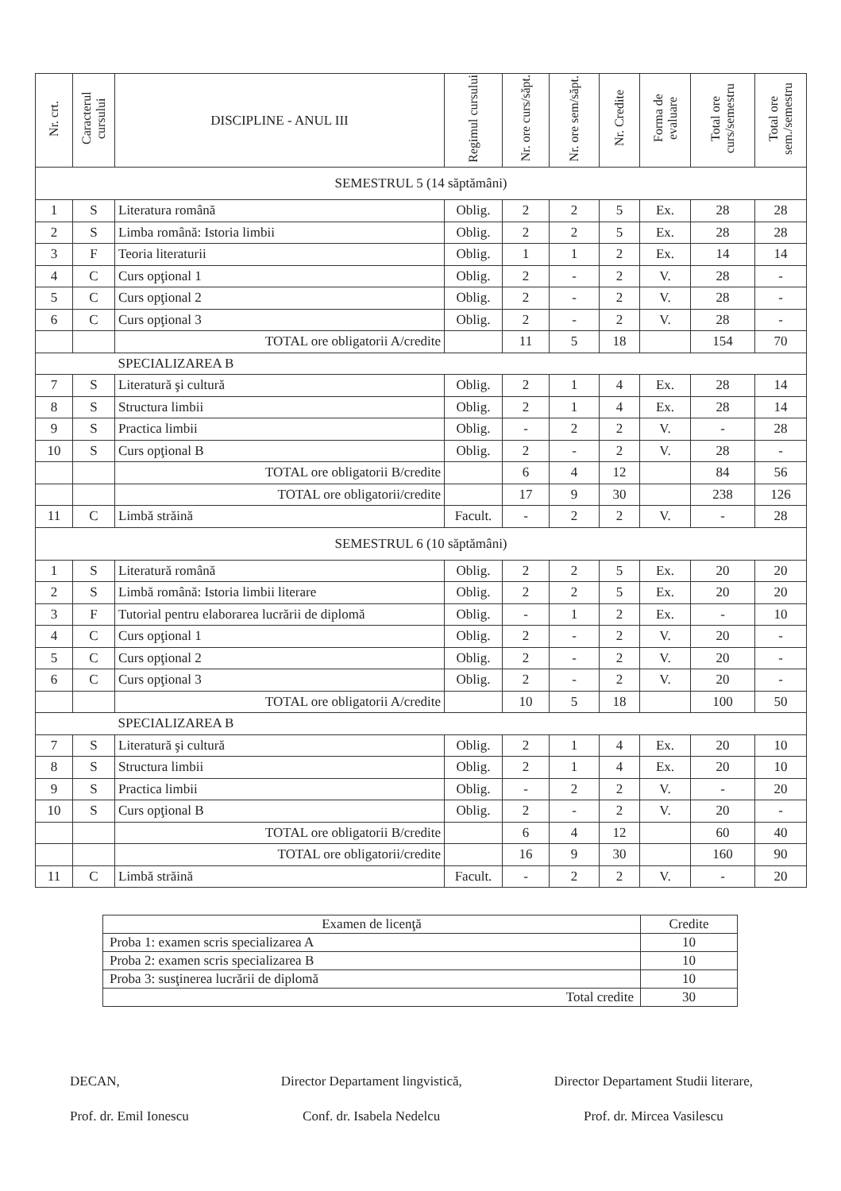| Nr. crt. | Caracterul cursului | DISCIPLINE - ANUL III | Regimul cursului | Nr. ore curs/săpt. | Nr. ore sem/săpt. | Nr. Credite | Forma de evaluare | Total ore curs/semestru | Total ore sem./semestru |
| --- | --- | --- | --- | --- | --- | --- | --- | --- | --- |
| SEMESTRUL 5 (14 săptămâni) | | | | | | | | | |
| 1 | S | Literatura română | Oblig. | 2 | 2 | 5 | Ex. | 28 | 28 |
| 2 | S | Limba română: Istoria limbii | Oblig. | 2 | 2 | 5 | Ex. | 28 | 28 |
| 3 | F | Teoria literaturii | Oblig. | 1 | 1 | 2 | Ex. | 14 | 14 |
| 4 | C | Curs opţional 1 | Oblig. | 2 | - | 2 | V. | 28 | - |
| 5 | C | Curs opţional 2 | Oblig. | 2 | - | 2 | V. | 28 | - |
| 6 | C | Curs opţional 3 | Oblig. | 2 | - | 2 | V. | 28 | - |
| | | TOTAL ore obligatorii A/credite | | 11 | 5 | 18 | | 154 | 70 |
| | | SPECIALIZAREA B | | | | | | | |
| 7 | S | Literatură şi cultură | Oblig. | 2 | 1 | 4 | Ex. | 28 | 14 |
| 8 | S | Structura limbii | Oblig. | 2 | 1 | 4 | Ex. | 28 | 14 |
| 9 | S | Practica limbii | Oblig. | - | 2 | 2 | V. | - | 28 |
| 10 | S | Curs opţional B | Oblig. | 2 | - | 2 | V. | 28 | - |
| | | TOTAL ore obligatorii B/credite | | 6 | 4 | 12 | | 84 | 56 |
| | | TOTAL ore obligatorii/credite | | 17 | 9 | 30 | | 238 | 126 |
| 11 | C | Limbă străină | Facult. | - | 2 | 2 | V. | - | 28 |
| SEMESTRUL 6 (10 săptămâni) | | | | | | | | | |
| 1 | S | Literatură română | Oblig. | 2 | 2 | 5 | Ex. | 20 | 20 |
| 2 | S | Limbă română: Istoria limbii literare | Oblig. | 2 | 2 | 5 | Ex. | 20 | 20 |
| 3 | F | Tutorial pentru elaborarea lucrării de diplomă | Oblig. | - | 1 | 2 | Ex. | - | 10 |
| 4 | C | Curs opţional 1 | Oblig. | 2 | - | 2 | V. | 20 | - |
| 5 | C | Curs opţional 2 | Oblig. | 2 | - | 2 | V. | 20 | - |
| 6 | C | Curs opţional 3 | Oblig. | 2 | - | 2 | V. | 20 | - |
| | | TOTAL ore obligatorii A/credite | | 10 | 5 | 18 | | 100 | 50 |
| | | SPECIALIZAREA B | | | | | | | |
| 7 | S | Literatură şi cultură | Oblig. | 2 | 1 | 4 | Ex. | 20 | 10 |
| 8 | S | Structura limbii | Oblig. | 2 | 1 | 4 | Ex. | 20 | 10 |
| 9 | S | Practica limbii | Oblig. | - | 2 | 2 | V. | - | 20 |
| 10 | S | Curs opţional B | Oblig. | 2 | - | 2 | V. | 20 | - |
| | | TOTAL ore obligatorii B/credite | | 6 | 4 | 12 | | 60 | 40 |
| | | TOTAL ore obligatorii/credite | | 16 | 9 | 30 | | 160 | 90 |
| 11 | C | Limbă străină | Facult. | - | 2 | 2 | V. | - | 20 |
| Examen de licenţă | Credite |
| Proba 1: examen scris specializarea A | 10 |
| Proba 2: examen scris specializarea B | 10 |
| Proba 3: susţinerea lucrării de diplomă | 10 |
| Total credite | 30 |
DECAN,
Prof. dr. Emil Ionescu
Director Departament lingvistică,
Conf. dr. Isabela Nedelcu
Director Departament Studii literare,
Prof. dr. Mircea Vasilescu